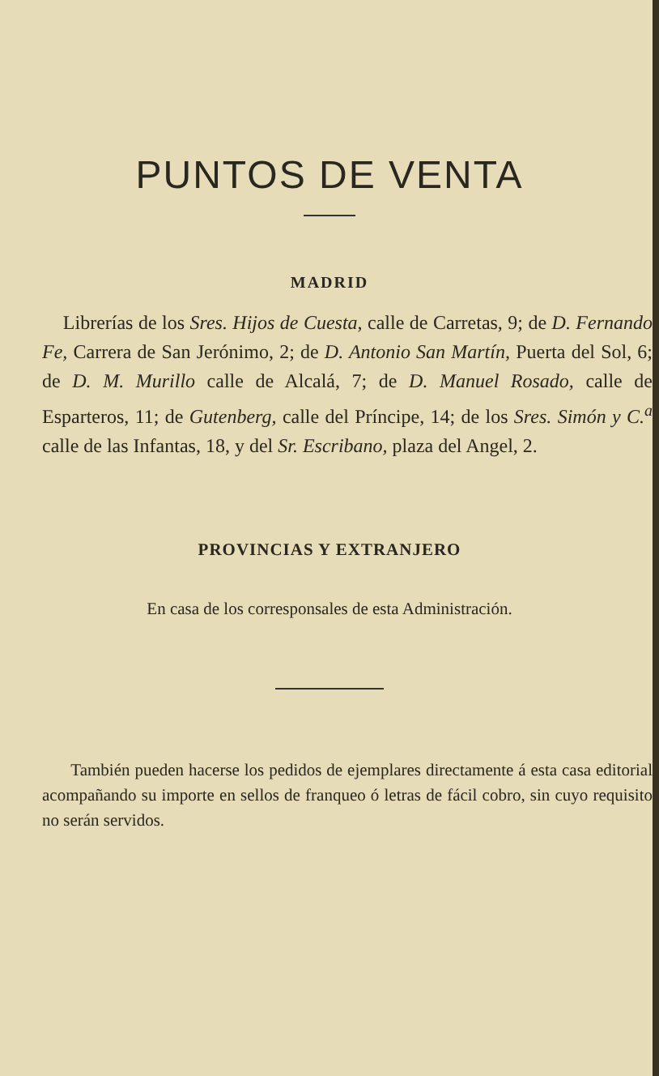PUNTOS DE VENTA
MADRID
Librerías de los Sres. Hijos de Cuesta, calle de Carretas, 9; de D. Fernando Fe, Carrera de San Jerónimo, 2; de D. Antonio San Martín, Puerta del Sol, 6; de D. M. Murillo calle de Alcalá, 7; de D. Manuel Rosado, calle de Esparteros, 11; de Gutenberg, calle del Príncipe, 14; de los Sres. Simón y C.<sup>a</sup> calle de las Infantas, 18, y del Sr. Escribano, plaza del Angel, 2.
PROVINCIAS Y EXTRANJERO
En casa de los corresponsales de esta Administración.
También pueden hacerse los pedidos de ejemplares directamente á esta casa editorial acompañando su importe en sellos de franqueo ó letras de fácil cobro, sin cuyo requisito no serán servidos.